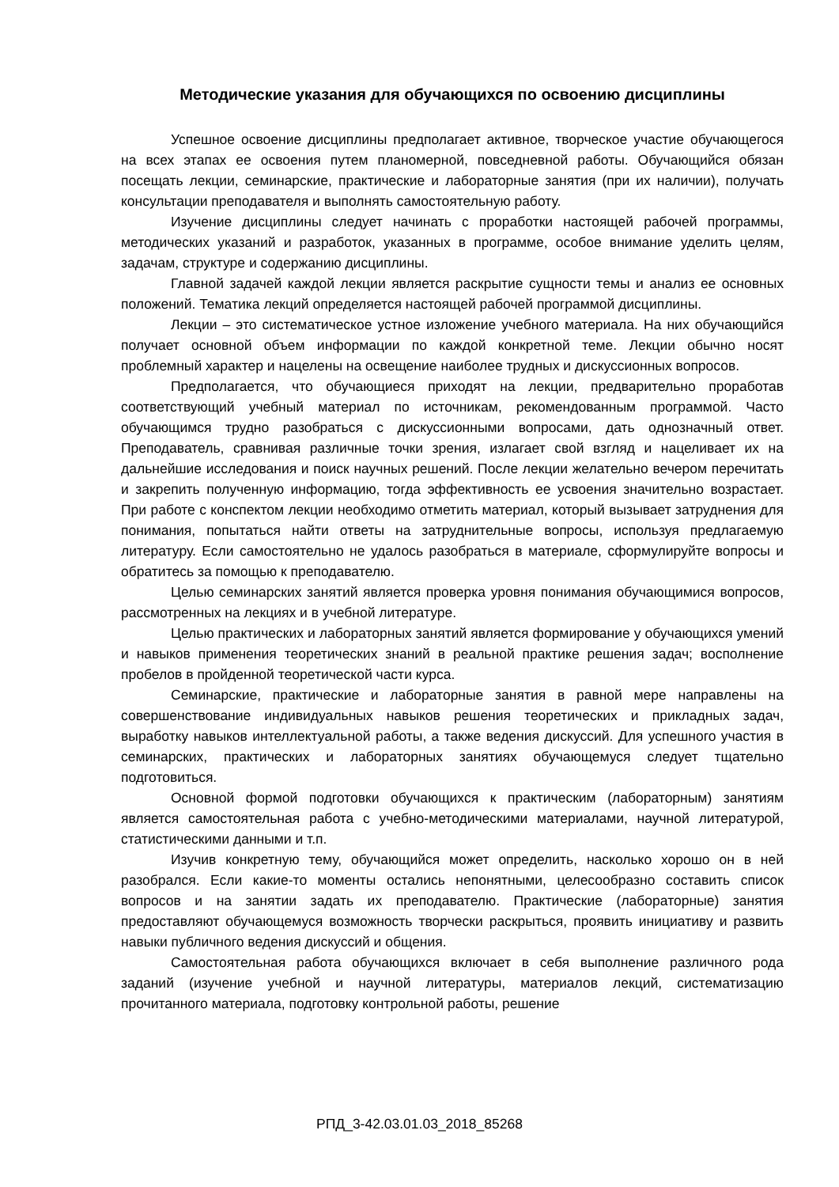Методические указания для обучающихся по освоению дисциплины
Успешное освоение дисциплины предполагает активное, творческое участие обучающегося на всех этапах ее освоения путем планомерной, повседневной работы. Обучающийся обязан посещать лекции, семинарские, практические и лабораторные занятия (при их наличии), получать консультации преподавателя и выполнять самостоятельную работу.
Изучение дисциплины следует начинать с проработки настоящей рабочей программы, методических указаний и разработок, указанных в программе, особое внимание уделить целям, задачам, структуре и содержанию дисциплины.
Главной задачей каждой лекции является раскрытие сущности темы и анализ ее основных положений. Тематика лекций определяется настоящей рабочей программой дисциплины.
Лекции – это систематическое устное изложение учебного материала. На них обучающийся получает основной объем информации по каждой конкретной теме. Лекции обычно носят проблемный характер и нацелены на освещение наиболее трудных и дискуссионных вопросов.
Предполагается, что обучающиеся приходят на лекции, предварительно проработав соответствующий учебный материал по источникам, рекомендованным программой. Часто обучающимся трудно разобраться с дискуссионными вопросами, дать однозначный ответ. Преподаватель, сравнивая различные точки зрения, излагает свой взгляд и нацеливает их на дальнейшие исследования и поиск научных решений. После лекции желательно вечером перечитать и закрепить полученную информацию, тогда эффективность ее усвоения значительно возрастает. При работе с конспектом лекции необходимо отметить материал, который вызывает затруднения для понимания, попытаться найти ответы на затруднительные вопросы, используя предлагаемую литературу. Если самостоятельно не удалось разобраться в материале, сформулируйте вопросы и обратитесь за помощью к преподавателю.
Целью семинарских занятий является проверка уровня понимания обучающимися вопросов, рассмотренных на лекциях и в учебной литературе.
Целью практических и лабораторных занятий является формирование у обучающихся умений и навыков применения теоретических знаний в реальной практике решения задач; восполнение пробелов в пройденной теоретической части курса.
Семинарские, практические и лабораторные занятия в равной мере направлены на совершенствование индивидуальных навыков решения теоретических и прикладных задач, выработку навыков интеллектуальной работы, а также ведения дискуссий. Для успешного участия в семинарских, практических и лабораторных занятиях обучающемуся следует тщательно подготовиться.
Основной формой подготовки обучающихся к практическим (лабораторным) занятиям является самостоятельная работа с учебно-методическими материалами, научной литературой, статистическими данными и т.п.
Изучив конкретную тему, обучающийся может определить, насколько хорошо он в ней разобрался. Если какие-то моменты остались непонятными, целесообразно составить список вопросов и на занятии задать их преподавателю. Практические (лабораторные) занятия предоставляют обучающемуся возможность творчески раскрыться, проявить инициативу и развить навыки публичного ведения дискуссий и общения.
Самостоятельная работа обучающихся включает в себя выполнение различного рода заданий (изучение учебной и научной литературы, материалов лекций, систематизацию прочитанного материала, подготовку контрольной работы, решение
РПД_3-42.03.01.03_2018_85268